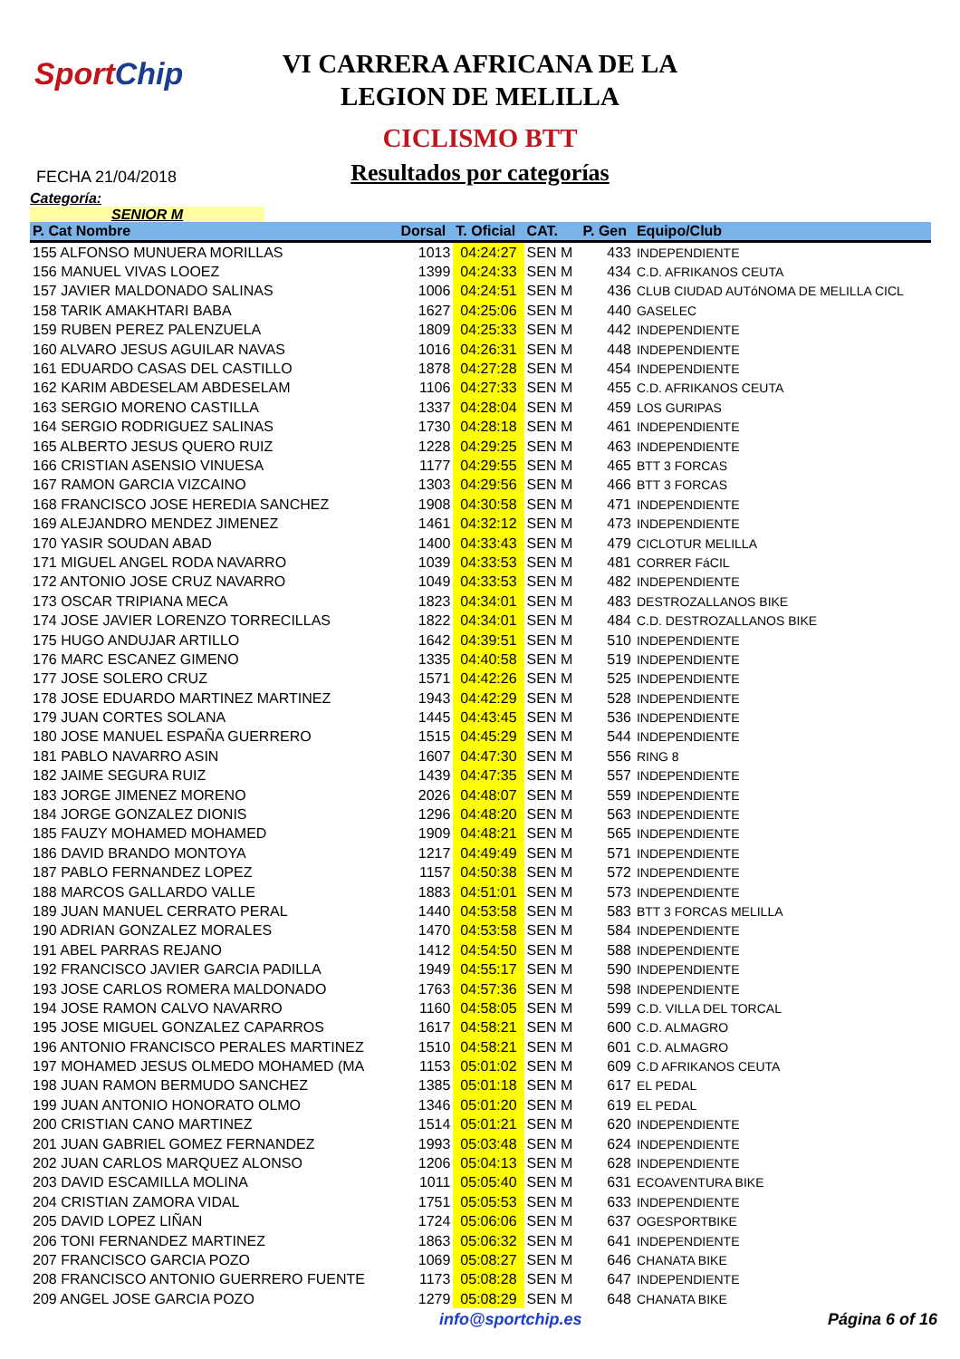SportChip
VI CARRERA AFRICANA DE LA
LEGION DE MELILLA
CICLISMO BTT
Resultados por categorías
FECHA 21/04/2018
Categoría: SENIOR M
| P. Cat Nombre | Dorsal | T. Oficial | CAT. | P. Gen | Equipo/Club |
| --- | --- | --- | --- | --- | --- |
| 155 ALFONSO MUNUERA MORILLAS | 1013 | 04:24:27 | SEN M | 433 | INDEPENDIENTE |
| 156 MANUEL VIVAS LOOEZ | 1399 | 04:24:33 | SEN M | 434 | C.D. AFRIKANOS CEUTA |
| 157 JAVIER MALDONADO SALINAS | 1006 | 04:24:51 | SEN M | 436 | CLUB CIUDAD AUTóNOMA DE MELILLA CICL |
| 158 TARIK AMAKHTARI BABA | 1627 | 04:25:06 | SEN M | 440 | GASELEC |
| 159 RUBEN PEREZ PALENZUELA | 1809 | 04:25:33 | SEN M | 442 | INDEPENDIENTE |
| 160 ALVARO JESUS AGUILAR NAVAS | 1016 | 04:26:31 | SEN M | 448 | INDEPENDIENTE |
| 161 EDUARDO CASAS DEL CASTILLO | 1878 | 04:27:28 | SEN M | 454 | INDEPENDIENTE |
| 162 KARIM ABDESELAM ABDESELAM | 1106 | 04:27:33 | SEN M | 455 | C.D. AFRIKANOS CEUTA |
| 163 SERGIO MORENO CASTILLA | 1337 | 04:28:04 | SEN M | 459 | LOS GURIPAS |
| 164 SERGIO RODRIGUEZ SALINAS | 1730 | 04:28:18 | SEN M | 461 | INDEPENDIENTE |
| 165 ALBERTO JESUS QUERO RUIZ | 1228 | 04:29:25 | SEN M | 463 | INDEPENDIENTE |
| 166 CRISTIAN ASENSIO VINUESA | 1177 | 04:29:55 | SEN M | 465 | BTT 3 FORCAS |
| 167 RAMON GARCIA VIZCAINO | 1303 | 04:29:56 | SEN M | 466 | BTT 3 FORCAS |
| 168 FRANCISCO JOSE HEREDIA SANCHEZ | 1908 | 04:30:58 | SEN M | 471 | INDEPENDIENTE |
| 169 ALEJANDRO MENDEZ JIMENEZ | 1461 | 04:32:12 | SEN M | 473 | INDEPENDIENTE |
| 170 YASIR SOUDAN ABAD | 1400 | 04:33:43 | SEN M | 479 | CICLOTUR MELILLA |
| 171 MIGUEL ANGEL RODA NAVARRO | 1039 | 04:33:53 | SEN M | 481 | CORRER FáCIL |
| 172 ANTONIO JOSE CRUZ NAVARRO | 1049 | 04:33:53 | SEN M | 482 | INDEPENDIENTE |
| 173 OSCAR TRIPIANA MECA | 1823 | 04:34:01 | SEN M | 483 | DESTROZALLANOS BIKE |
| 174 JOSE JAVIER LORENZO TORRECILLAS | 1822 | 04:34:01 | SEN M | 484 | C.D. DESTROZALLANOS BIKE |
| 175 HUGO ANDUJAR ARTILLO | 1642 | 04:39:51 | SEN M | 510 | INDEPENDIENTE |
| 176 MARC ESCANEZ GIMENO | 1335 | 04:40:58 | SEN M | 519 | INDEPENDIENTE |
| 177 JOSE SOLERO CRUZ | 1571 | 04:42:26 | SEN M | 525 | INDEPENDIENTE |
| 178 JOSE EDUARDO MARTINEZ MARTINEZ | 1943 | 04:42:29 | SEN M | 528 | INDEPENDIENTE |
| 179 JUAN CORTES SOLANA | 1445 | 04:43:45 | SEN M | 536 | INDEPENDIENTE |
| 180 JOSE MANUEL ESPAÑA GUERRERO | 1515 | 04:45:29 | SEN M | 544 | INDEPENDIENTE |
| 181 PABLO NAVARRO ASIN | 1607 | 04:47:30 | SEN M | 556 | RING 8 |
| 182 JAIME SEGURA RUIZ | 1439 | 04:47:35 | SEN M | 557 | INDEPENDIENTE |
| 183 JORGE JIMENEZ MORENO | 2026 | 04:48:07 | SEN M | 559 | INDEPENDIENTE |
| 184 JORGE GONZALEZ DIONIS | 1296 | 04:48:20 | SEN M | 563 | INDEPENDIENTE |
| 185 FAUZY MOHAMED MOHAMED | 1909 | 04:48:21 | SEN M | 565 | INDEPENDIENTE |
| 186 DAVID BRANDO MONTOYA | 1217 | 04:49:49 | SEN M | 571 | INDEPENDIENTE |
| 187 PABLO FERNANDEZ LOPEZ | 1157 | 04:50:38 | SEN M | 572 | INDEPENDIENTE |
| 188 MARCOS GALLARDO VALLE | 1883 | 04:51:01 | SEN M | 573 | INDEPENDIENTE |
| 189 JUAN MANUEL CERRATO PERAL | 1440 | 04:53:58 | SEN M | 583 | BTT 3 FORCAS MELILLA |
| 190 ADRIAN GONZALEZ MORALES | 1470 | 04:53:58 | SEN M | 584 | INDEPENDIENTE |
| 191 ABEL PARRAS REJANO | 1412 | 04:54:50 | SEN M | 588 | INDEPENDIENTE |
| 192 FRANCISCO JAVIER GARCIA PADILLA | 1949 | 04:55:17 | SEN M | 590 | INDEPENDIENTE |
| 193 JOSE CARLOS ROMERA MALDONADO | 1763 | 04:57:36 | SEN M | 598 | INDEPENDIENTE |
| 194 JOSE RAMON CALVO NAVARRO | 1160 | 04:58:05 | SEN M | 599 | C.D. VILLA DEL TORCAL |
| 195 JOSE MIGUEL GONZALEZ CAPARROS | 1617 | 04:58:21 | SEN M | 600 | C.D. ALMAGRO |
| 196 ANTONIO FRANCISCO PERALES MARTINEZ | 1510 | 04:58:21 | SEN M | 601 | C.D. ALMAGRO |
| 197 MOHAMED JESUS OLMEDO MOHAMED (MA | 1153 | 05:01:02 | SEN M | 609 | C.D AFRIKANOS CEUTA |
| 198 JUAN RAMON BERMUDO SANCHEZ | 1385 | 05:01:18 | SEN M | 617 | EL PEDAL |
| 199 JUAN ANTONIO HONORATO OLMO | 1346 | 05:01:20 | SEN M | 619 | EL PEDAL |
| 200 CRISTIAN CANO MARTINEZ | 1514 | 05:01:21 | SEN M | 620 | INDEPENDIENTE |
| 201 JUAN GABRIEL GOMEZ FERNANDEZ | 1993 | 05:03:48 | SEN M | 624 | INDEPENDIENTE |
| 202 JUAN CARLOS MARQUEZ ALONSO | 1206 | 05:04:13 | SEN M | 628 | INDEPENDIENTE |
| 203 DAVID ESCAMILLA MOLINA | 1011 | 05:05:40 | SEN M | 631 | ECOAVENTURA BIKE |
| 204 CRISTIAN ZAMORA VIDAL | 1751 | 05:05:53 | SEN M | 633 | INDEPENDIENTE |
| 205 DAVID LOPEZ LIÑAN | 1724 | 05:06:06 | SEN M | 637 | OGESPORTBIKE |
| 206 TONI FERNANDEZ MARTINEZ | 1863 | 05:06:32 | SEN M | 641 | INDEPENDIENTE |
| 207 FRANCISCO GARCIA POZO | 1069 | 05:08:27 | SEN M | 646 | CHANATA BIKE |
| 208 FRANCISCO ANTONIO GUERRERO FUENTE | 1173 | 05:08:28 | SEN M | 647 | INDEPENDIENTE |
| 209 ANGEL JOSE GARCIA POZO | 1279 | 05:08:29 | SEN M | 648 | CHANATA BIKE |
info@sportchip.es Página 6 of 16